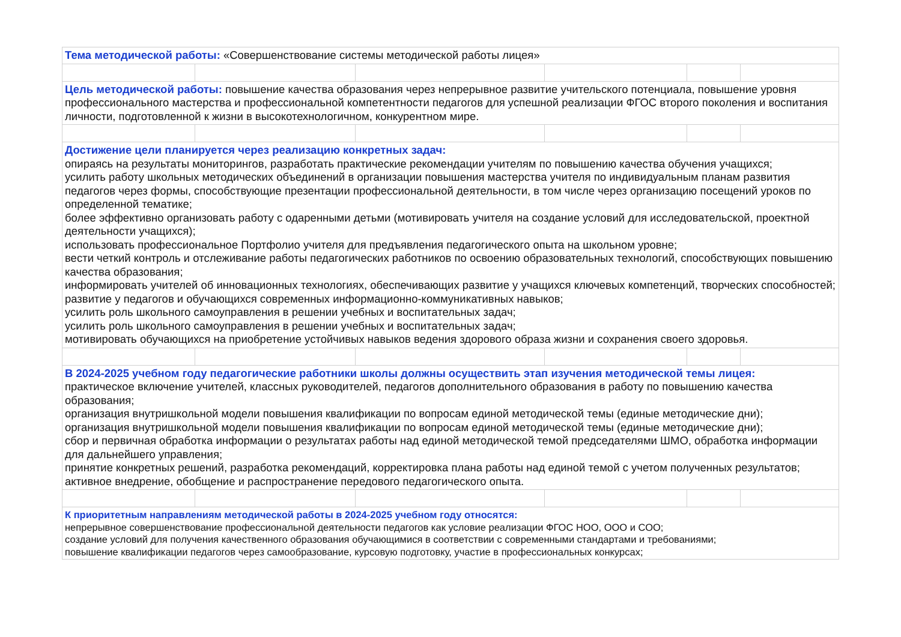| Тема методической работы: «Совершенствование системы методической работы лицея» | | | | | |
| Цель методической работы: повышение качества образования через непрерывное развитие учительского потенциала, повышение уровня профессионального мастерства и профессиональной компетентности педагогов для успешной реализации ФГОС второго поколения и воспитания личности, подготовленной к жизни в высокотехнологичном, конкурентном мире. | | | | | |
| Достижение цели планируется через реализацию конкретных задач: опираясь на результаты мониторингов, разработать практические рекомендации учителям по повышению качества обучения учащихся; усилить работу школьных методических объединений в организации повышения мастерства учителя по индивидуальным планам развития педагогов через формы, способствующие презентации профессиональной деятельности, в том числе через организацию посещений уроков по определенной тематике; более эффективно организовать работу с одаренными детьми (мотивировать учителя на создание условий для исследовательской, проектной деятельности учащихся); использовать профессиональное Портфолио учителя для предъявления педагогического опыта на школьном уровне; вести четкий контроль и отслеживание работы педагогических работников по освоению образовательных технологий, способствующих повышению качества образования; информировать учителей об инновационных технологиях, обеспечивающих развитие у учащихся ключевых компетенций, творческих способностей; развитие у педагогов и обучающихся современных информационно-коммуникативных навыков; усилить роль школьного самоуправления в решении учебных и воспитательных задач; усилить роль школьного самоуправления в решении учебных и воспитательных задач; мотивировать обучающихся на приобретение устойчивых навыков ведения здорового образа жизни и сохранения своего здоровья. | | | | | |
| В 2024-2025 учебном году педагогические работники школы должны осуществить этап изучения методической темы лицея: практическое включение учителей, классных руководителей, педагогов дополнительного образования в работу по повышению качества образования; организация внутришкольной модели повышения квалификации по вопросам единой методической темы (единые методические дни); организация внутришкольной модели повышения квалификации по вопросам единой методической темы (единые методические дни); сбор и первичная обработка информации о результатах работы над единой методической темой председателями ШМО, обработка информации для дальнейшего управления; принятие конкретных решений, разработка рекомендаций, корректировка плана работы над единой темой с учетом полученных результатов; активное внедрение, обобщение и распространение передового педагогического опыта. | | | | | |
| К приоритетным направлениям методической работы в 2024-2025 учебном году относятся: непрерывное совершенствование профессиональной деятельности педагогов как условие реализации ФГОС НОО, ООО и СОО; создание условий для получения качественного образования обучающимися в соответствии с современными стандартами и требованиями; повышение квалификации педагогов через самообразование, курсовую подготовку, участие в профессиональных конкурсах; | | | | | |